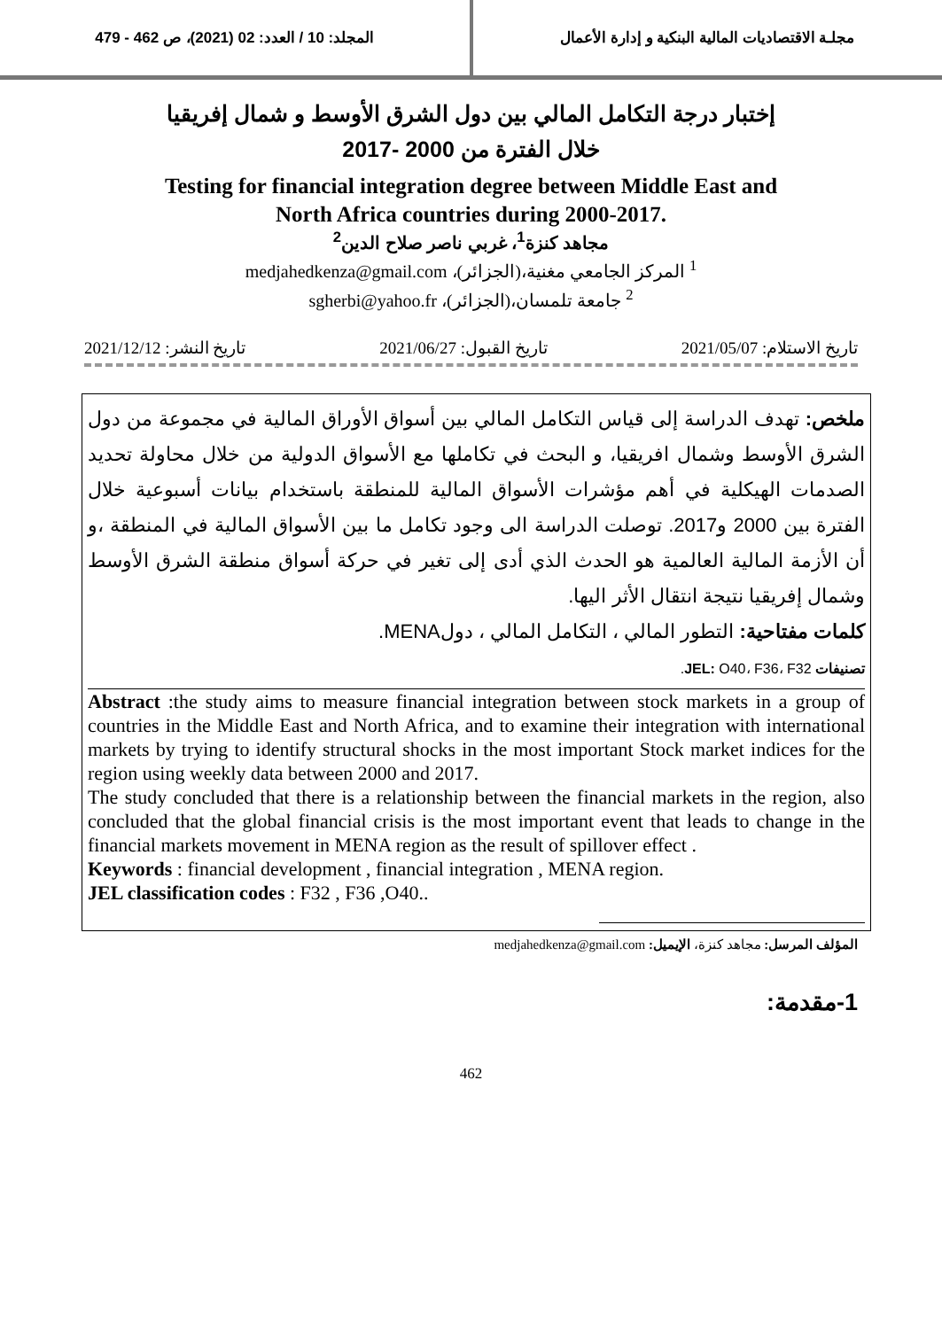مجلـة الاقتصاديات المالية البنكية و إدارة الأعمال
المجلد: 10 / العدد: 02 (2021)، ص 462 - 479
إختبار درجة التكامل المالي بين دول الشرق الأوسط و شمال إفريقيا
خلال الفترة من 2000 -2017
Testing for financial integration degree between Middle East and
North Africa countries during 2000-2017.
مجاهد كنزة<sup>1</sup>، غربي ناصر صلاح الدين<sup>2</sup>
<sup>1</sup> المركز الجامعي مغنية،(الجزائر)، medjahedkenza@gmail.com
<sup>2</sup> جامعة تلمسان،(الجزائر)، sgherbi@yahoo.fr
تاريخ الاستلام: 2021/05/07 تاريخ القبول: 2021/06/27 تاريخ النشر: 2021/12/12
ملخص: تهدف الدراسة إلى قياس التكامل المالي بين أسواق الأوراق المالية في مجموعة من دول الشرق الأوسط وشمال افريقيا، و البحث في تكاملها مع الأسواق الدولية من خلال محاولة تحديد الصدمات الهيكلية في أهم مؤشرات الأسواق المالية للمنطقة باستخدام بيانات أسبوعية خلال الفترة بين 2000 و2017. توصلت الدراسة الى وجود تكامل ما بين الأسواق المالية في المنطقة ،و أن الأزمة المالية العالمية هو الحدث الذي أدى إلى تغير في حركة أسواق منطقة الشرق الأوسط وشمال إفريقيا نتيجة انتقال الأثر اليها.
كلمات مفتاحية: التطور المالي ، التكامل المالي ، دولMENA.
تصنيفات JEL: O40، F36، F32.
Abstract :the study aims to measure financial integration between stock markets in a group of countries in the Middle East and North Africa, and to examine their integration with international markets by trying to identify structural shocks in the most important Stock market indices for the region using weekly data between 2000 and 2017.
The study concluded that there is a relationship between the financial markets in the region, also concluded that the global financial crisis is the most important event that leads to change in the financial markets movement in MENA region as the result of spillover effect .
Keywords : financial development , financial integration , MENA region.
JEL classification codes : F32 , F36 ,O40..
المؤلف المرسل: مجاهد كنزة، الإيميل: medjahedkenza@gmail.com
1-مقدمة:
462